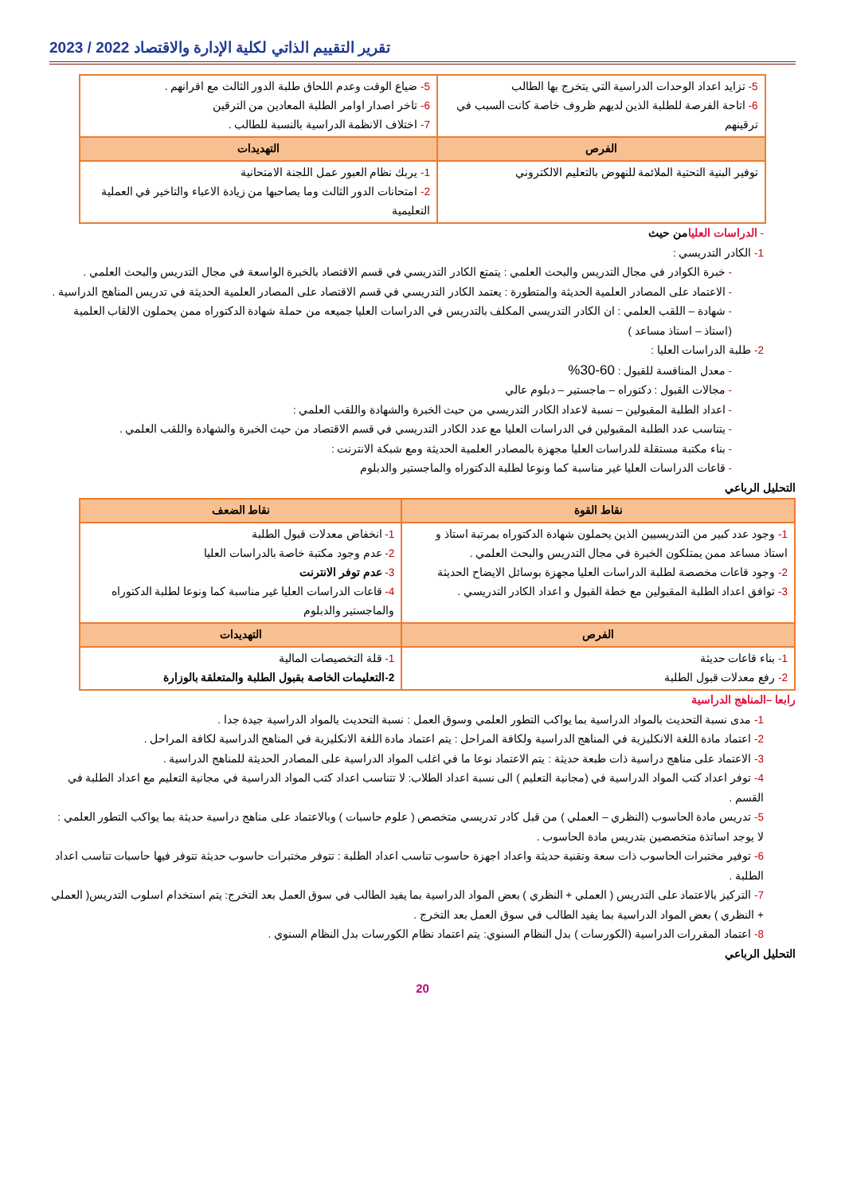تقرير التقييم الذاتي لكلية الإدارة والاقتصاد 2022 / 2023
| 5- تزايد اعداد الوحدات الدراسية التي يتخرج بها الطالب 6- اتاحة الفرصة للطلبة الذين لديهم ظروف خاصة كانت السبب في ترقينهم | 5- ضياع الوقت وعدم اللحاق طلبة الدور الثالث مع اقرانهم . 6- تاخر اصدار اوامر الطلبة المعادين من الترقين 7- اختلاف الانظمة الدراسية بالنسبة للطالب . |
| الفرص | التهديدات |
| توفير البنية التحتية الملائمة للنهوض بالتعليم الالكتروني | 1- يربك نظام العبور عمل اللجنة الامتحانية 2- امتحانات الدور الثالث وما يصاحبها من زيادة الاعباء والتاخير في العملية التعليمية |
- الدراسات العليا من حيث
1- الكادر التدريسي :
- خبرة الكوادر في مجال التدريس والبحث العلمي : يتمتع الكادر التدريسي في قسم الاقتصاد بالخبرة الواسعة في مجال التدريس والبحث العلمي .
- الاعتماد على المصادر العلمية الحديثة والمتطورة : يعتمد الكادر التدريسي في قسم الاقتصاد على المصادر العلمية الحديثة في تدريس المناهج الدراسية .
- شهادة – اللقب العلمي : ان الكادر التدريسي المكلف بالتدريس في الدراسات العليا جميعه من حملة شهادة الدكتوراه ممن يحملون الالقاب العلمية (استاذ – استاذ مساعد )
2- طلبة الدراسات العليا :
- معدل المنافسة للقبول : 60-30%
- مجالات القبول : دكتوراه – ماجستير – دبلوم عالي
- اعداد الطلبة المقبولين – نسبة لاعداد الكادر التدريسي من حيث الخبرة والشهادة واللقب العلمي :
- يتناسب عدد الطلبة المقبولين في الدراسات العليا مع عدد الكادر التدريسي في قسم الاقتصاد من حيث الخبرة والشهادة واللقب العلمي .
- بناء مكتبة مستقلة للدراسات العليا مجهزة بالمصادر العلمية الحديثة ومع شبكة الانترنت :
- قاعات الدراسات العليا غير مناسبة كما ونوعا لطلبة الدكتوراه والماجستير والدبلوم
التحليل الرباعي
| نقاط القوة | نقاط الضعف |
| --- | --- |
| 1- وجود عدد كبير من التدريسيين الذين يحملون شهادة الدكتوراه بمرتبة استاذ و استاذ مساعد ممن يمتلكون الخبرة في مجال التدريس والبحث العلمي . 2- وجود قاعات مخصصة لطلبة الدراسات العليا مجهزة بوسائل الايضاح الحديثة 3- توافق اعداد الطلبة المقبولين مع خطة القبول و اعداد الكادر التدريسي . | 1- انخفاض معدلات قبول الطلبة 2- عدم وجود مكتبة خاصة بالدراسات العليا 3- عدم توفر الانترنت 4- قاعات الدراسات العليا غير مناسبة كما ونوعا لطلبة الدكتوراه والماجستير والدبلوم |
| الفرص | التهديدات |
| 1- بناء قاعات حديثة 2- رفع معدلات قبول الطلبة | 1- قلة التخصيصات المالية 2-التعليمات الخاصة بقبول الطلبة والمتعلقة بالوزارة |
رابعا –المناهج الدراسية
1- مدى نسبة التحديث بالمواد الدراسية بما يواكب التطور العلمي وسوق العمل : نسبة التحديث بالمواد الدراسية جيدة جدا .
2- اعتماد مادة اللغة الانكليزية في المناهج الدراسية ولكافة المراحل : يتم اعتماد مادة اللغة الانكليزية في المناهج الدراسية لكافة المراحل .
3- الاعتماد على مناهج دراسية ذات طبعة حديثة : يتم الاعتماد نوعا ما في اغلب المواد الدراسية على المصادر الحديثة للمناهج الدراسية .
4- توفر اعداد كتب المواد الدراسية في (مجانية التعليم ) الى نسبة اعداد الطلاب: لا تتناسب اعداد كتب المواد الدراسية في مجانية التعليم مع اعداد الطلبة في القسم .
5- تدريس مادة الحاسوب (النظري – العملي ) من قبل كادر تدريسي متخصص ( علوم حاسبات ) وبالاعتماد على مناهج دراسية حديثة بما يواكب التطور العلمي : لا يوجد اساتذة متخصصين بتدريس مادة الحاسوب .
6- توفير مختبرات الحاسوب ذات سعة وتقنية حديثة واعداد اجهزة حاسوب تناسب اعداد الطلبة : تتوفر مختبرات حاسوب حديثة تتوفر فيها حاسبات تناسب اعداد الطلبة .
7- التركيز بالاعتماد على التدريس ( العملي + النظري ) بعض المواد الدراسية بما يفيد الطالب في سوق العمل بعد التخرج: يتم استخدام اسلوب التدريس( العملي + النظري ) بعض المواد الدراسية بما يفيد الطالب في سوق العمل بعد التخرج .
8- اعتماد المقررات الدراسية (الكورسات ) بدل النظام السنوي: يتم اعتماد نظام الكورسات بدل النظام السنوي .
التحليل الرباعي
20